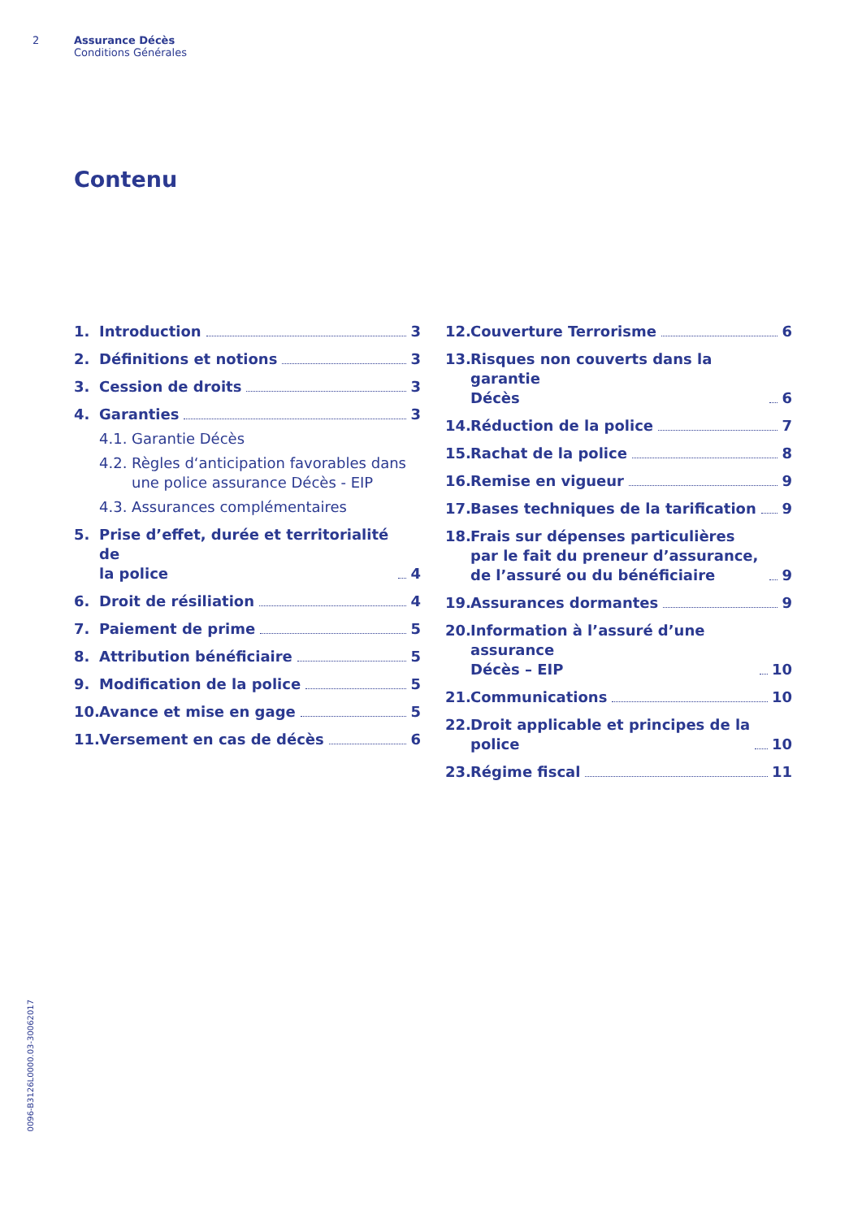2 Assurance Décès
Conditions Générales
Contenu
1. Introduction 3
2. Définitions et notions 3
3. Cession de droits 3
4. Garanties 3
4.1. Garantie Décès
4.2. Règles d‘anticipation favorables dans
une police assurance Décès - EIP
4.3. Assurances complémentaires
5. Prise d’effet, durée et territorialité de
la police 4
6. Droit de résiliation 4
7. Paiement de prime 5
8. Attribution bénéficiaire 5
9. Modification de la police 5
10. Avance et mise en gage 5
11. Versement en cas de décès 6
12. Couverture Terrorisme 6
13. Risques non couverts dans la garantie
Décès 6
14. Réduction de la police 7
15. Rachat de la police 8
16. Remise en vigueur 9
17. Bases techniques de la tarification 9
18. Frais sur dépenses particulières par le fait du preneur d’assurance, de l’assuré ou du bénéficiaire 9
19. Assurances dormantes 9
20. Information à l’assuré d’une assurance
Décès – EIP 10
21. Communications 10
22. Droit applicable et principes de la
police 10
23. Régime fiscal 11
0096-B3126L0000.03-30062017